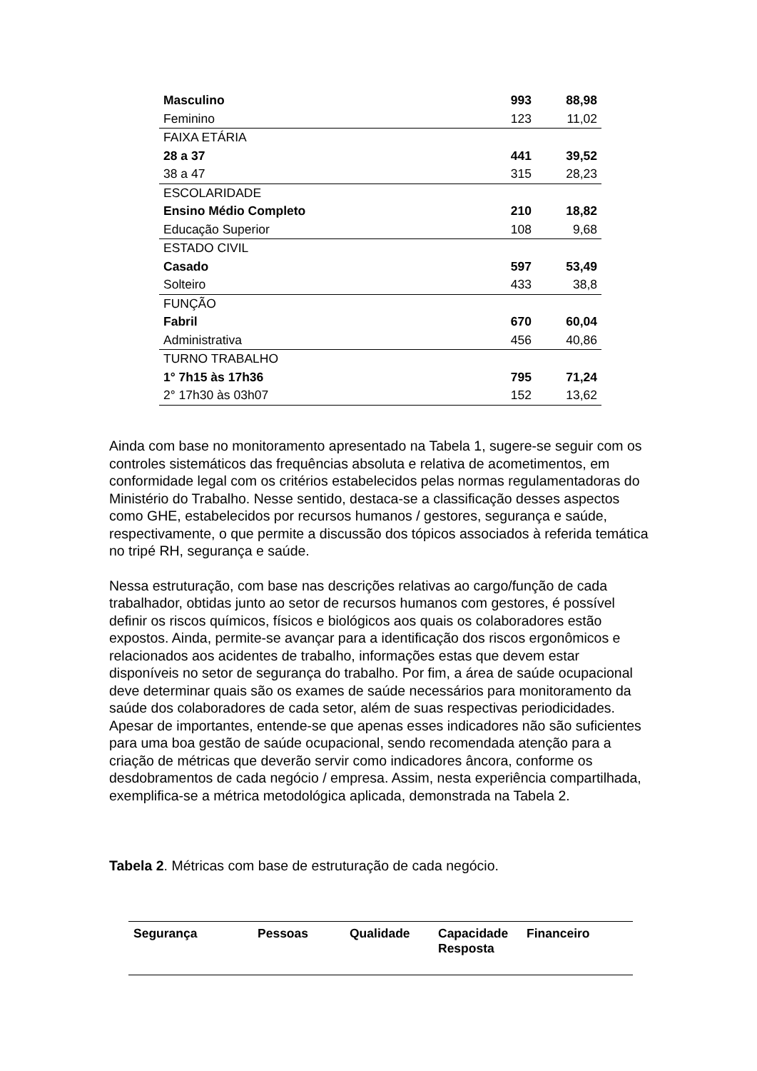| Masculino | 993 | 88,98 |
| Feminino | 123 | 11,02 |
| FAIXA ETÁRIA | | |
| 28 a 37 | 441 | 39,52 |
| 38 a 47 | 315 | 28,23 |
| ESCOLARIDADE | | |
| Ensino Médio Completo | 210 | 18,82 |
| Educação Superior | 108 | 9,68 |
| ESTADO CIVIL | | |
| Casado | 597 | 53,49 |
| Solteiro | 433 | 38,8 |
| FUNÇÃO | | |
| Fabril | 670 | 60,04 |
| Administrativa | 456 | 40,86 |
| TURNO TRABALHO | | |
| 1° 7h15 às 17h36 | 795 | 71,24 |
| 2° 17h30 às 03h07 | 152 | 13,62 |
Ainda com base no monitoramento apresentado na Tabela 1, sugere-se seguir com os controles sistemáticos das frequências absoluta e relativa de acometimentos, em conformidade legal com os critérios estabelecidos pelas normas regulamentadoras do Ministério do Trabalho. Nesse sentido, destaca-se a classificação desses aspectos como GHE, estabelecidos por recursos humanos / gestores, segurança e saúde, respectivamente, o que permite a discussão dos tópicos associados à referida temática no tripé RH, segurança e saúde.
Nessa estruturação, com base nas descrições relativas ao cargo/função de cada trabalhador, obtidas junto ao setor de recursos humanos com gestores, é possível definir os riscos químicos, físicos e biológicos aos quais os colaboradores estão expostos. Ainda, permite-se avançar para a identificação dos riscos ergonômicos e relacionados aos acidentes de trabalho, informações estas que devem estar disponíveis no setor de segurança do trabalho. Por fim, a área de saúde ocupacional deve determinar quais são os exames de saúde necessários para monitoramento da saúde dos colaboradores de cada setor, além de suas respectivas periodicidades. Apesar de importantes, entende-se que apenas esses indicadores não são suficientes para uma boa gestão de saúde ocupacional, sendo recomendada atenção para a criação de métricas que deverão servir como indicadores âncora, conforme os desdobramentos de cada negócio / empresa. Assim, nesta experiência compartilhada, exemplifica-se a métrica metodológica aplicada, demonstrada na Tabela 2.
Tabela 2. Métricas com base de estruturação de cada negócio.
| Segurança | Pessoas | Qualidade | Capacidade Resposta | Financeiro |
| --- | --- | --- | --- | --- |